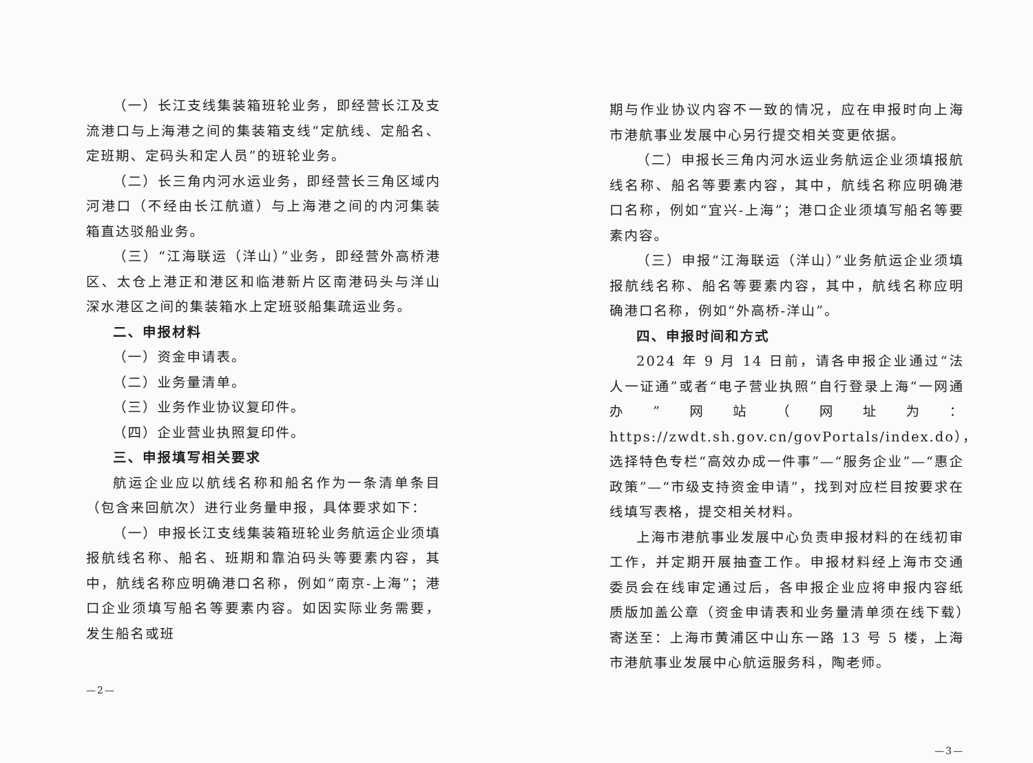（一）长江支线集装箱班轮业务，即经营长江及支流港口与上海港之间的集装箱支线“定航线、定船名、定班期、定码头和定人员”的班轮业务。
（二）长三角内河水运业务，即经营长三角区域内河港口（不经由长江航道）与上海港之间的内河集装箱直达驳船业务。
（三）“江海联运（洋山）”业务，即经营外高桥港区、太仓上港正和港区和临港新片区南港码头与洋山深水港区之间的集装箱水上定班驳船集疏运业务。
二、申报材料
（一）资金申请表。
（二）业务量清单。
（三）业务作业协议复印件。
（四）企业营业执照复印件。
三、申报填写相关要求
航运企业应以航线名称和船名作为一条清单条目（包含来回航次）进行业务量申报，具体要求如下：
（一）申报长江支线集装箱班轮业务航运企业须填报航线名称、船名、班期和靠泊码头等要素内容，其中，航线名称应明确港口名称，例如“南京-上海”；港口企业须填写船名等要素内容。如因实际业务需要，发生船名或班
—2—
期与作业协议内容不一致的情况，应在申报时向上海市港航事业发展中心另行提交相关变更依据。
（二）申报长三角内河水运业务航运企业须填报航线名称、船名等要素内容，其中，航线名称应明确港口名称，例如“宜兴-上海”；港口企业须填写船名等要素内容。
（三）申报“江海联运（洋山）”业务航运企业须填报航线名称、船名等要素内容，其中，航线名称应明确港口名称，例如“外高桥-洋山”。
四、申报时间和方式
2024 年 9 月 14 日前，请各申报企业通过“法人一证通”或者“电子营业执照”自行登录上海“一网通办”网站（网址为：https://zwdt.sh.gov.cn/govPortals/index.do），选择特色专栏“高效办成一件事”—“服务企业”—“惠企政策”—“市级支持资金申请”，找到对应栏目按要求在线填写表格，提交相关材料。
上海市港航事业发展中心负责申报材料的在线初审工作，并定期开展抽查工作。申报材料经上海市交通委员会在线审定通过后，各申报企业应将申报内容纸质版加盖公章（资金申请表和业务量清单须在线下载）寄送至：上海市黄浦区中山东一路 13 号 5 楼，上海市港航事业发展中心航运服务科，陶老师。
—3—